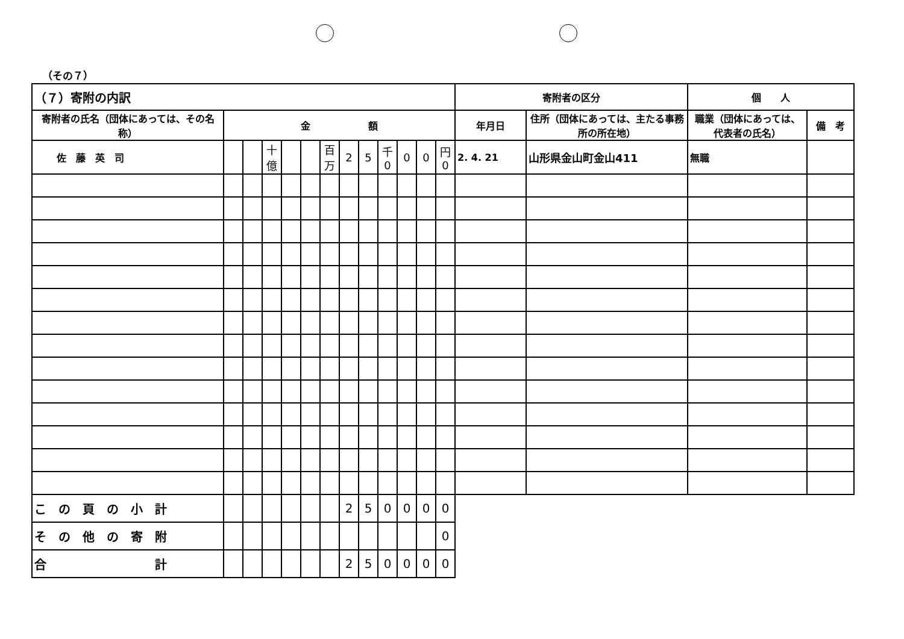（その７）
| （７）寄附の内訳 | | | | | | | | | | | | | 寄附者の区分 | | 個 人 | |
| 寄附者の氏名（団体にあっては、その名称） | 金 額 | | | | | | | | | | | | 年月日 | 住所（団体にあっては、主たる事務所の所在地） | 職業（団体にあっては、代表者の氏名） | 備 考 |
| 佐 藤 英 司 | | | 十億 | | | 百万 | 2 | 5 | 千 0 | 0 | 0 | 円 0 | 2. 4. 21 | 山形県金山町金山411 | 無職 | |
| こ の 頁 の 小 計 | | | | | | | 2 | 5 | 0 | 0 | 0 | 0 | | | | |
| そ の 他 の 寄 附 | | | | | | | | | | | | 0 | | | | |
| 合 計 | | | | | | | 2 | 5 | 0 | 0 | 0 | 0 | | | | |